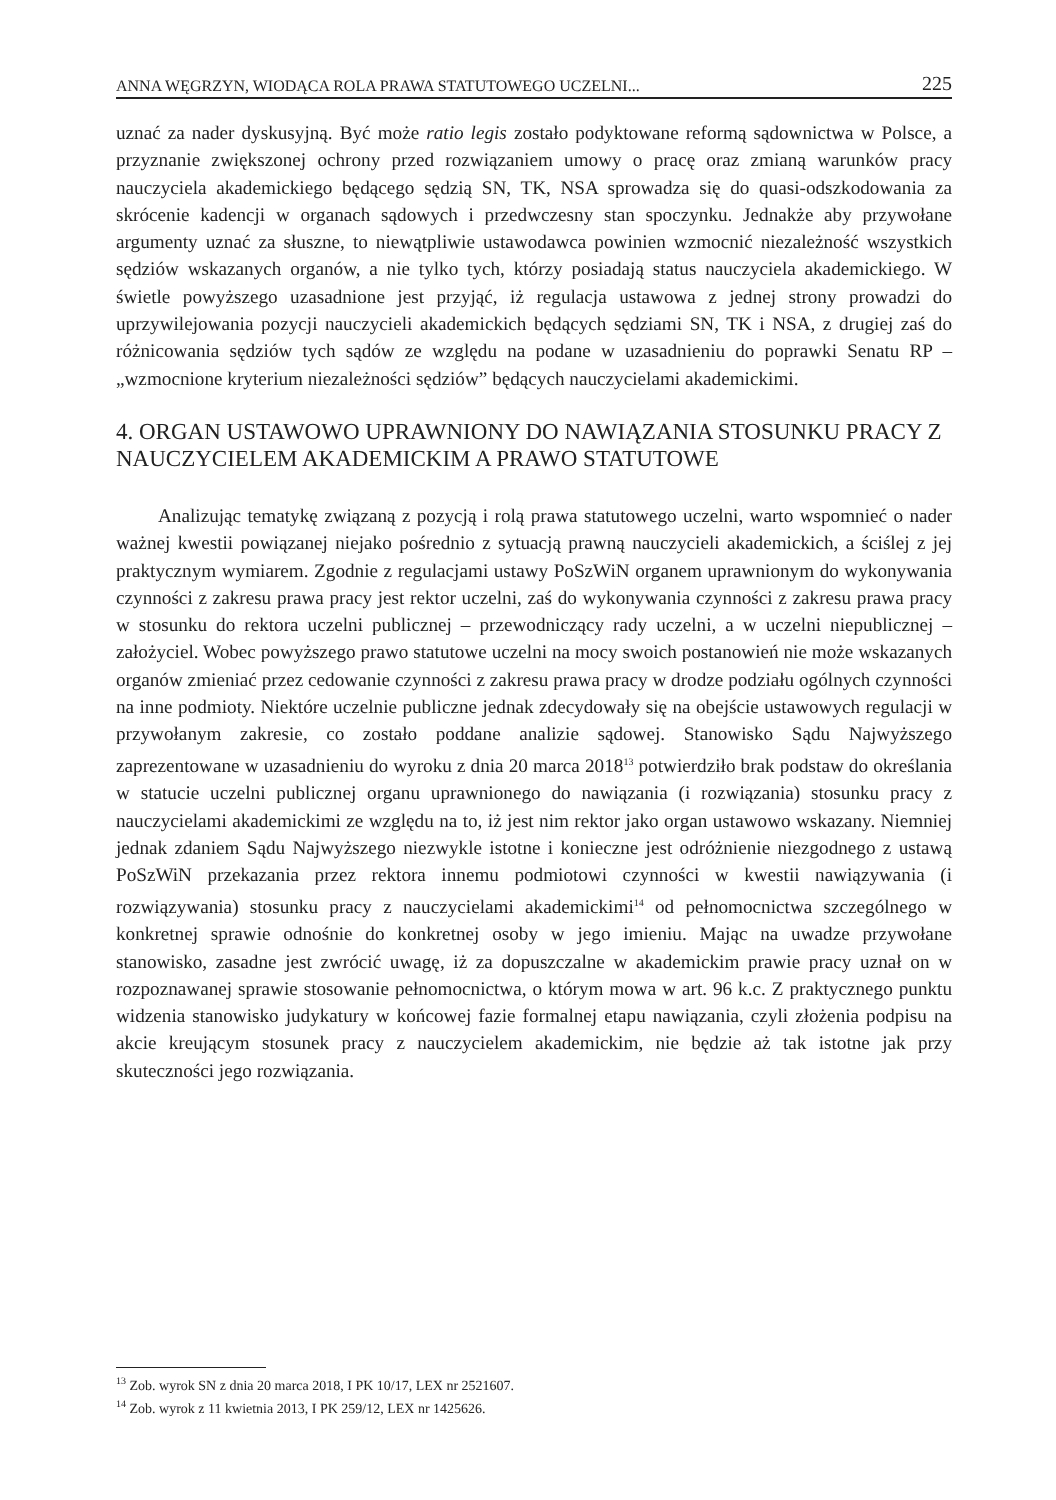ANNA WĘGRZYN, WIODĄCA ROLA PRAWA STATUTOWEGO UCZELNI... 225
uznać za nader dyskusyjną. Być może ratio legis zostało podyktowane reformą sądownictwa w Polsce, a przyznanie zwiększonej ochrony przed rozwiązaniem umowy o pracę oraz zmianą warunków pracy nauczyciela akademickiego będącego sędzią SN, TK, NSA sprowadza się do quasi-odszkodowania za skrócenie kadencji w organach sądowych i przedwczesny stan spoczynku. Jednakże aby przywołane argumenty uznać za słuszne, to niewątpliwie ustawodawca powinien wzmocnić niezależność wszystkich sędziów wskazanych organów, a nie tylko tych, którzy posiadają status nauczyciela akademickiego. W świetle powyższego uzasadnione jest przyjąć, iż regulacja ustawowa z jednej strony prowadzi do uprzywilejowania pozycji nauczycieli akademickich będących sędziami SN, TK i NSA, z drugiej zaś do różnicowania sędziów tych sądów ze względu na podane w uzasadnieniu do poprawki Senatu RP – „wzmocnione kryterium niezależności sędziów” będących nauczycielami akademickimi.
4. ORGAN USTAWOWO UPRAWNIONY DO NAWIĄZANIA STOSUNKU PRACY Z NAUCZYCIELEM AKADEMICKIM A PRAWO STATUTOWE
Analizując tematykę związaną z pozycją i rolą prawa statutowego uczelni, warto wspomnieć o nader ważnej kwestii powiązanej niejako pośrednio z sytuacją prawną nauczycieli akademickich, a ściślej z jej praktycznym wymiarem. Zgodnie z regulacjami ustawy PoSzWiN organem uprawnionym do wykonywania czynności z zakresu prawa pracy jest rektor uczelni, zaś do wykonywania czynności z zakresu prawa pracy w stosunku do rektora uczelni publicznej – przewodniczący rady uczelni, a w uczelni niepublicznej – założyciel. Wobec powyższego prawo statutowe uczelni na mocy swoich postanowień nie może wskazanych organów zmieniać przez cedowanie czynności z zakresu prawa pracy w drodze podziału ogólnych czynności na inne podmioty. Niektóre uczelnie publiczne jednak zdecydowały się na obejście ustawowych regulacji w przywołanym zakresie, co zostało poddane analizie sądowej. Stanowisko Sądu Najwyższego zaprezentowane w uzasadnieniu do wyroku z dnia 20 marca 2018<sup>13</sup> potwierdziło brak podstaw do określania w statucie uczelni publicznej organu uprawnionego do nawiązania (i rozwiązania) stosunku pracy z nauczycielami akademickimi ze względu na to, iż jest nim rektor jako organ ustawowo wskazany. Niemniej jednak zdaniem Sądu Najwyższego niezwykle istotne i konieczne jest odróżnienie niezgodnego z ustawą PoSzWiN przekazania przez rektora innemu podmiotowi czynności w kwestii nawiązywania (i rozwiązywania) stosunku pracy z nauczycielami akademickimi<sup>14</sup> od pełnomocnictwa szczególnego w konkretnej sprawie odnośnie do konkretnej osoby w jego imieniu. Mając na uwadze przywołane stanowisko, zasadne jest zwrócić uwagę, iż za dopuszczalne w akademickim prawie pracy uznał on w rozpoznawanej sprawie stosowanie pełnomocnictwa, o którym mowa w art. 96 k.c. Z praktycznego punktu widzenia stanowisko judykatury w końcowej fazie formalnej etapu nawiązania, czyli złożenia podpisu na akcie kreującym stosunek pracy z nauczycielem akademickim, nie będzie aż tak istotne jak przy skuteczności jego rozwiązania.
<sup>13</sup> Zob. wyrok SN z dnia 20 marca 2018, I PK 10/17, LEX nr 2521607.
<sup>14</sup> Zob. wyrok z 11 kwietnia 2013, I PK 259/12, LEX nr 1425626.